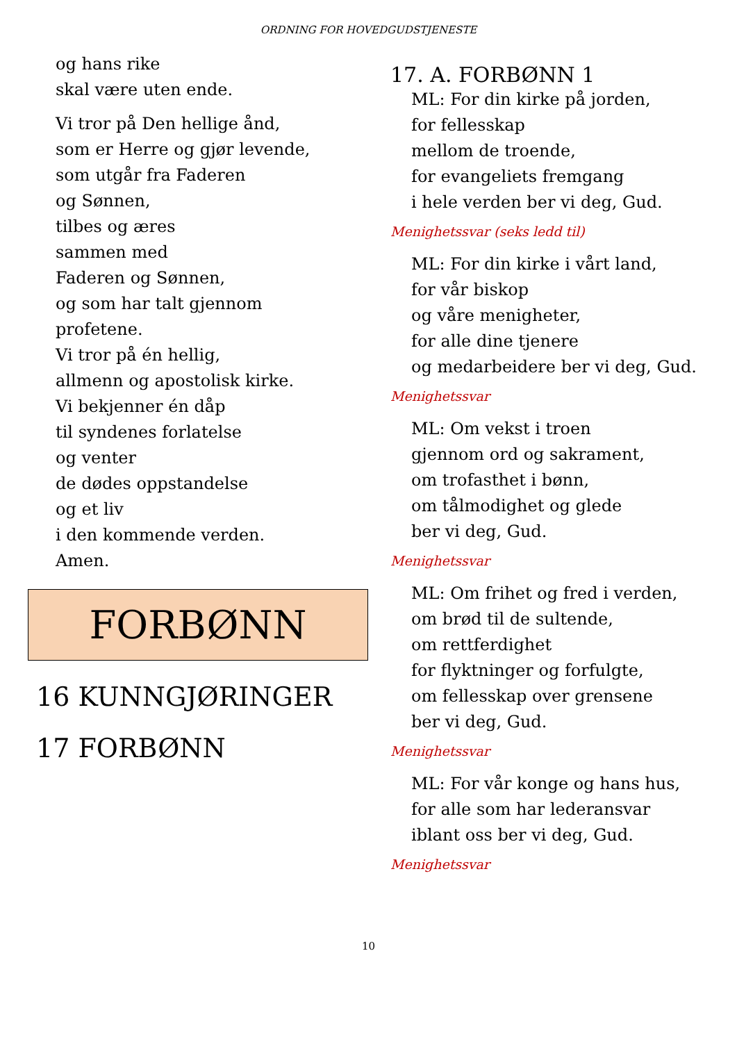ORDNING FOR HOVEDGUDSTJENESTE
og hans rike
skal være uten ende.
Vi tror på Den hellige ånd,
som er Herre og gjør levende,
som utgår fra Faderen
og Sønnen,
tilbes og æres
sammen med
Faderen og Sønnen,
og som har talt gjennom
profetene.
Vi tror på én hellig,
allmenn og apostolisk kirke.
Vi bekjenner én dåp
til syndenes forlatelse
og venter
de dødes oppstandelse
og et liv
i den kommende verden.
Amen.
FORBØNN
16 KUNNGJØRINGER
17 FORBØNN
17. A. FORBØNN 1
ML: For din kirke på jorden,
for fellesskap
mellom de troende,
for evangeliets fremgang
i hele verden ber vi deg, Gud.
Menighetssvar (seks ledd til)
ML: For din kirke i vårt land,
for vår biskop
og våre menigheter,
for alle dine tjenere
og medarbeidere ber vi deg, Gud.
Menighetssvar
ML: Om vekst i troen
gjennom ord og sakrament,
om trofasthet i bønn,
om tålmodighet og glede
ber vi deg, Gud.
Menighetssvar
ML: Om frihet og fred i verden,
om brød til de sultende,
om rettferdighet
for flyktninger og forfulgte,
om fellesskap over grensene
ber vi deg, Gud.
Menighetssvar
ML: For vår konge og hans hus,
for alle som har lederansvar
iblant oss ber vi deg, Gud.
Menighetssvar
10